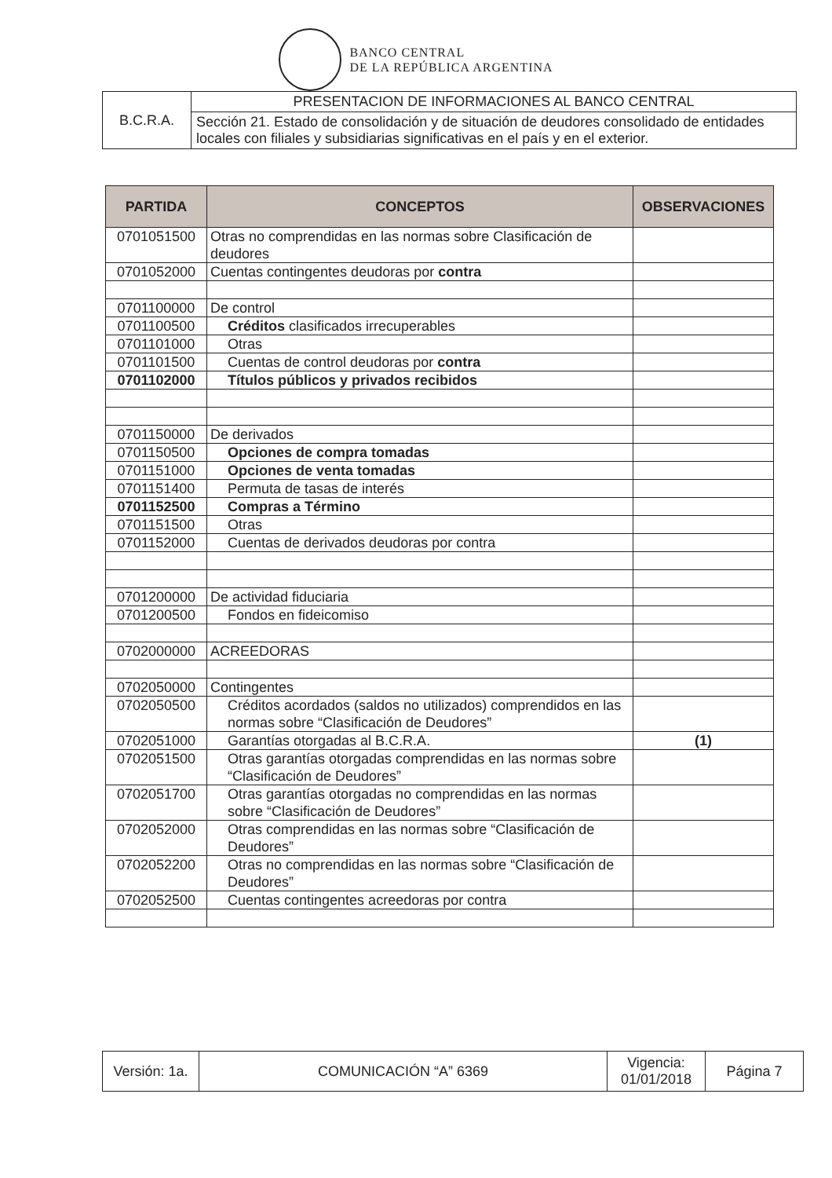BANCO CENTRAL
DE LA REPÚBLICA ARGENTINA
| B.C.R.A. | PRESENTACION DE INFORMACIONES AL BANCO CENTRAL |
| | Sección 21. Estado de consolidación y de situación de deudores consolidado de entidades locales con filiales y subsidiarias significativas en el país y en el exterior. |
| PARTIDA | CONCEPTOS | OBSERVACIONES |
| --- | --- | --- |
| 0701051500 | Otras no comprendidas en las normas sobre Clasificación de deudores | |
| 0701052000 | Cuentas contingentes deudoras por contra | |
| 0701100000 | De control | |
| 0701100500 | Créditos clasificados irrecuperables | |
| 0701101000 | Otras | |
| 0701101500 | Cuentas de control deudoras por contra | |
| 0701102000 | Títulos públicos y privados recibidos | |
| 0701150000 | De derivados | |
| 0701150500 | Opciones de compra tomadas | |
| 0701151000 | Opciones de venta tomadas | |
| 0701151400 | Permuta de tasas de interés | |
| 0701152500 | Compras a Término | |
| 0701151500 | Otras | |
| 0701152000 | Cuentas de derivados deudoras por contra | |
| 0701200000 | De actividad fiduciaria | |
| 0701200500 | Fondos en fideicomiso | |
| 0702000000 | ACREEDORAS | |
| 0702050000 | Contingentes | |
| 0702050500 | Créditos acordados (saldos no utilizados) comprendidos en las normas sobre “Clasificación de Deudores” | |
| 0702051000 | Garantías otorgadas al B.C.R.A. | (1) |
| 0702051500 | Otras garantías otorgadas comprendidas en las normas sobre “Clasificación de Deudores” | |
| 0702051700 | Otras garantías otorgadas no comprendidas en las normas sobre “Clasificación de Deudores” | |
| 0702052000 | Otras comprendidas en las normas sobre “Clasificación de Deudores” | |
| 0702052200 | Otras no comprendidas en las normas sobre “Clasificación de Deudores” | |
| 0702052500 | Cuentas contingentes acreedoras por contra | |
| Versión: 1a. | COMUNICACIÓN “A” 6369 | Vigencia: 01/01/2018 | Página 7 |